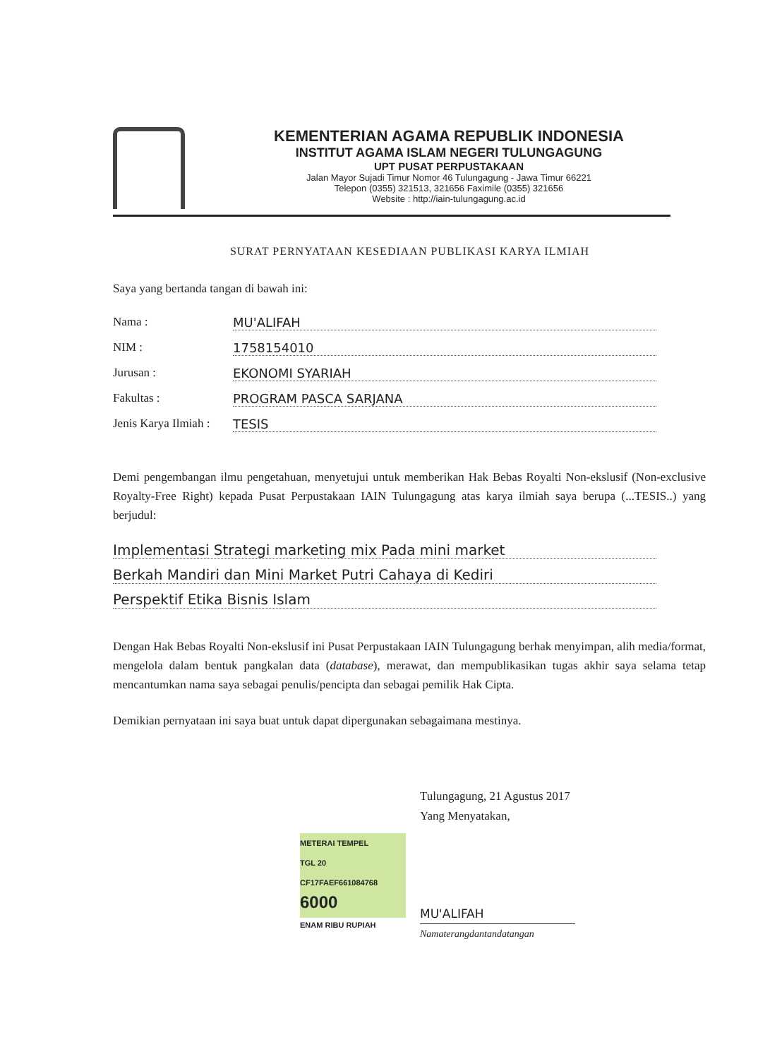KEMENTERIAN AGAMA REPUBLIK INDONESIA
INSTITUT AGAMA ISLAM NEGERI TULUNGAGUNG
UPT PUSAT PERPUSTAKAAN
Jalan Mayor Sujadi Timur Nomor 46 Tulungagung - Jawa Timur 66221
Telepon (0355) 321513, 321656 Faximile (0355) 321656
Website : http://iain-tulungagung.ac.id
SURAT PERNYATAAN KESEDIAAN PUBLIKASI KARYA ILMIAH
Saya yang bertanda tangan di bawah ini:
Nama : MU'ALIFAH
NIM : 1758154010
Jurusan : EKONOMI SYARIAH
Fakultas : PROGRAM PASCA SARJANA
Jenis Karya Ilmiah : TESIS
Demi pengembangan ilmu pengetahuan, menyetujui untuk memberikan Hak Bebas Royalti Non-ekslusif (Non-exclusive Royalty-Free Right) kepada Pusat Perpustakaan IAIN Tulungagung atas karya ilmiah saya berupa (...TESIS..) yang berjudul:
Implementasi Strategi marketing mix Pada mini market
Berkah Mandiri dan Mini Market Putri Cahaya di Kediri
Perspektif Etika Bisnis Islam
Dengan Hak Bebas Royalti Non-ekslusif ini Pusat Perpustakaan IAIN Tulungagung berhak menyimpan, alih media/format, mengelola dalam bentuk pangkalan data (database), merawat, dan mempublikasikan tugas akhir saya selama tetap mencantumkan nama saya sebagai penulis/pencipta dan sebagai pemilik Hak Cipta.
Demikian pernyataan ini saya buat untuk dapat dipergunakan sebagaimana mestinya.
Tulungagung, 21 Agustus 2017
Yang Menyatakan,
METERAI TEMPEL
TGL 20
CF17FAEF661084768
6000
ENAM RIBU RUPIAH
MU'ALIFAH
Namaterangdantandatangan